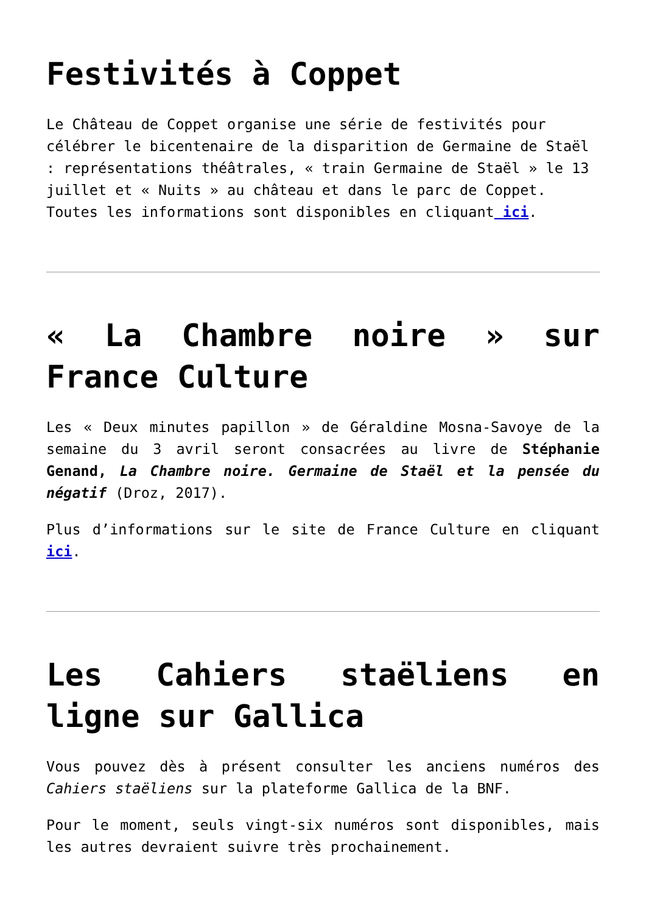Festivités à Coppet
Le Château de Coppet organise une série de festivités pour célébrer le bicentenaire de la disparition de Germaine de Staël : représentations théâtrales, « train Germaine de Staël » le 13 juillet et « Nuits » au château et dans le parc de Coppet.
Toutes les informations sont disponibles en cliquant ici.
« La Chambre noire » sur France Culture
Les « Deux minutes papillon » de Géraldine Mosna-Savoye de la semaine du 3 avril seront consacrées au livre de Stéphanie Genand, La Chambre noire. Germaine de Staël et la pensée du négatif (Droz, 2017).
Plus d’informations sur le site de France Culture en cliquant ici.
Les Cahiers staëliens en ligne sur Gallica
Vous pouvez dès à présent consulter les anciens numéros des Cahiers staëliens sur la plateforme Gallica de la BNF.
Pour le moment, seuls vingt-six numéros sont disponibles, mais les autres devraient suivre très prochainement.